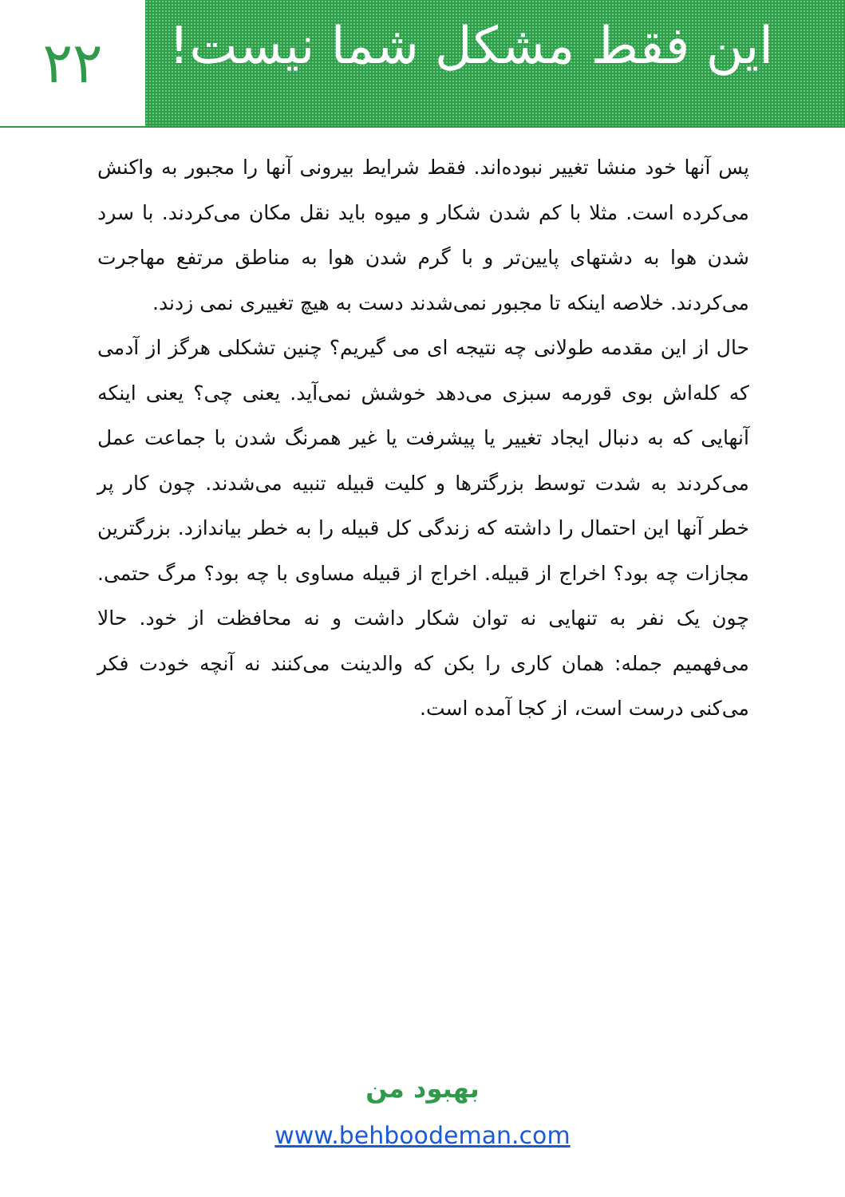۲۲
این فقط مشکل شما نیست!
پس آنها خود منشا تغییر نبوده‌اند. فقط شرایط بیرونی آنها را مجبور به واکنش می‌کرده است. مثلا با کم شدن شکار و میوه باید نقل مکان می‌کردند. با سرد شدن هوا به دشتهای پایین‌تر و با گرم شدن هوا به مناطق مرتفع مهاجرت می‌کردند. خلاصه اینکه تا مجبور نمی‌شدند دست به هیچ تغییری نمی زدند.
حال از این مقدمه طولانی چه نتیجه ای می گیریم؟ چنین تشکلی هرگز از آدمی که کله‌اش بوی قورمه سبزی می‌دهد خوشش نمی‌آید. یعنی چی؟ یعنی اینکه آنهایی که به دنبال ایجاد تغییر یا پیشرفت یا غیر همرنگ شدن با جماعت عمل می‌کردند به شدت توسط بزرگترها و کلیت قبیله تنبیه می‌شدند. چون کار پر خطر آنها این احتمال را داشته که زندگی کل قبیله را به خطر بیاندازد. بزرگترین مجازات چه بود؟ اخراج از قبیله. اخراج از قبیله مساوی با چه بود؟ مرگ حتمی. چون یک نفر به تنهایی نه توان شکار داشت و نه محافظت از خود. حالا می‌فهمیم جمله: همان کاری را بکن که والدینت می‌کنند نه آنچه خودت فکر می‌کنی درست است، از کجا آمده است.
بهبود من
www.behboodeman.com